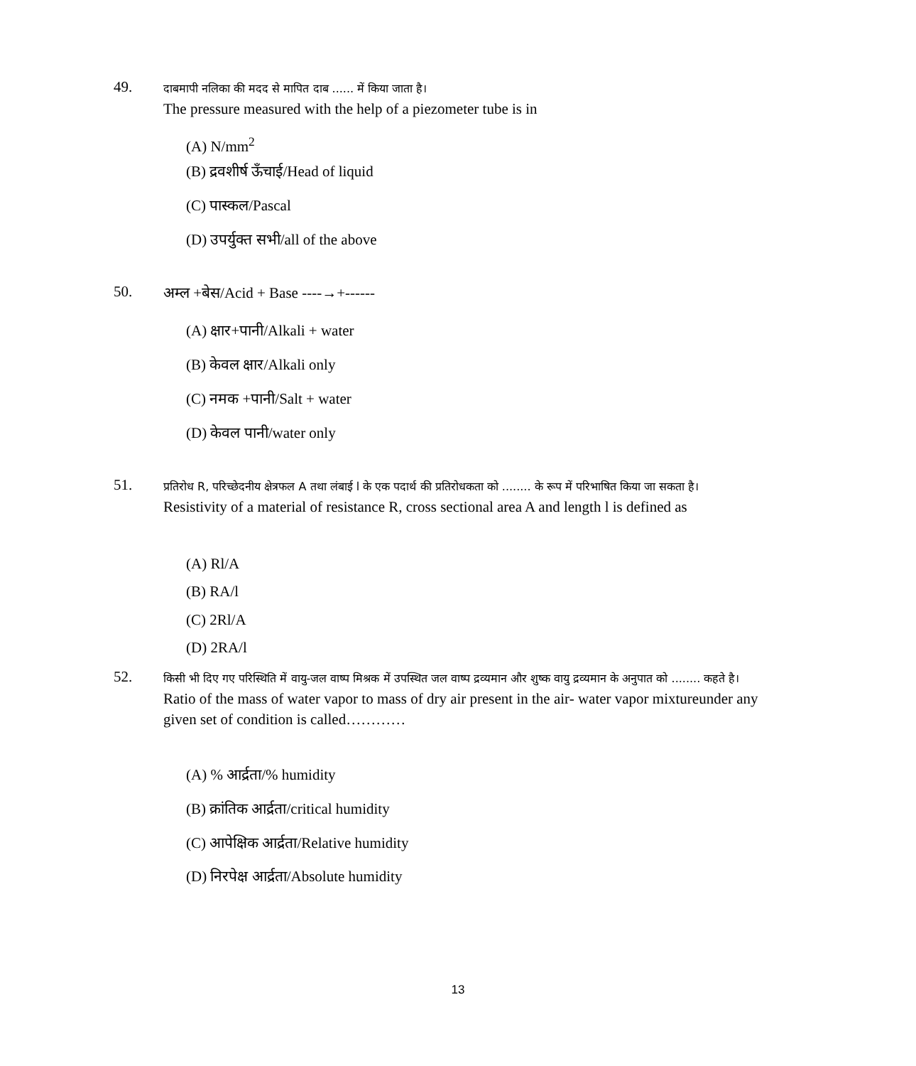49.
दाबमापी नलिका की मदद से मापित दाब ...... में किया जाता है।
The pressure measured with the help of a piezometer tube is in
(A) N/mm<sup>2</sup>
(B) द्रवशीर्ष ऊँचाई/Head of liquid
(C) पास्कल/Pascal
(D) उपर्युक्त सभी/all of the above
50.
अम्ल +बेस/Acid + Base ----→+------
(A) क्षार+पानी/Alkali + water
(B) केवल क्षार/Alkali only
(C) नमक +पानी/Salt + water
(D) केवल पानी/water only
51.
प्रतिरोध R, परिच्छेदनीय क्षेत्रफल A तथा लंबाई l के एक पदार्थ की प्रतिरोधकता को ........ के रूप में परिभाषित किया जा सकता है।
Resistivity of a material of resistance R, cross sectional area A and length l is defined as
(A) Rl/A
(B) RA/l
(C) 2Rl/A
(D) 2RA/l
52.
किसी भी दिए गए परिस्थिति में वायु-जल वाष्प मिश्रक में उपस्थित जल वाष्प द्रव्यमान और शुष्क वायु द्रव्यमान के अनुपात को ........ कहते है।
Ratio of the mass of water vapor to mass of dry air present in the air- water vapor mixtureunder any given set of condition is called…………
(A) % आर्द्रता/% humidity
(B) क्रांतिक आर्द्रता/critical humidity
(C) आपेक्षिक आर्द्रता/Relative humidity
(D) निरपेक्ष आर्द्रता/Absolute humidity
13